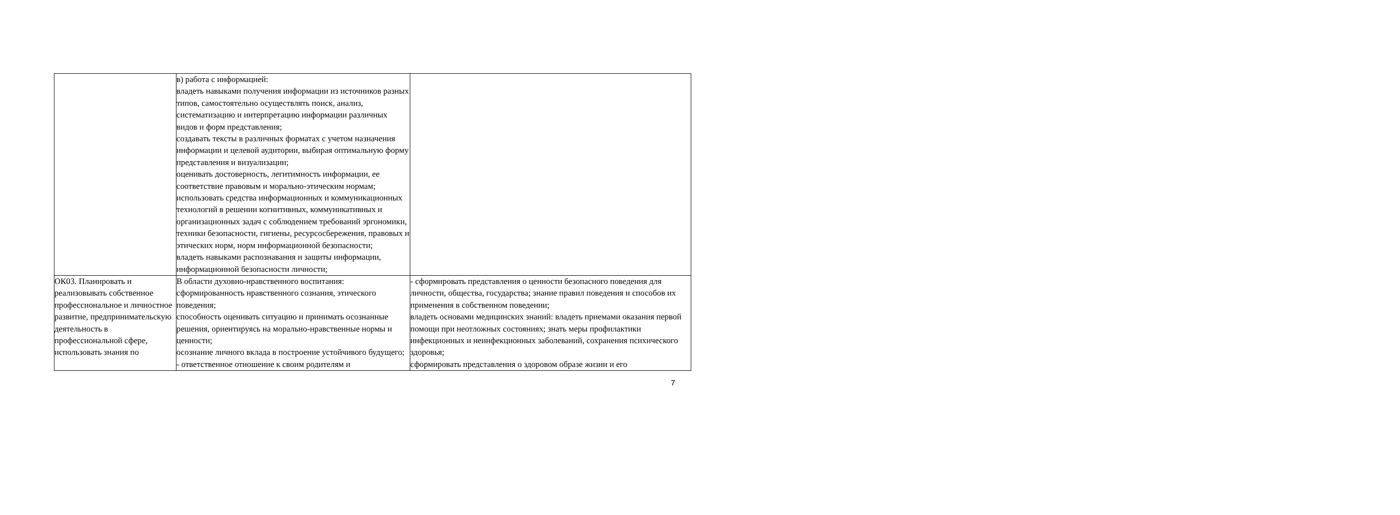| | в) работа с информацией: владеть навыками получения информации из источников разных типов, самостоятельно осуществлять поиск, анализ, систематизацию и интерпретацию информации различных видов и форм представления; создавать тексты в различных форматах с учетом назначения информации и целевой аудитории, выбирая оптимальную форму представления и визуализации; оценивать достоверность, легитимность информации, ее соответствие правовым и морально-этическим нормам; использовать средства информационных и коммуникационных технологий в решении когнитивных, коммуникативных и организационных задач с соблюдением требований эргономики, техники безопасности, гигиены, ресурсосбережения, правовых и этических норм, норм информационной безопасности; владеть навыками распознавания и защиты информации, информационной безопасности личности; | |
| ОК03. Планировать и реализовывать собственное профессиональное и личностное развитие, предпринимательскую деятельность в профессиональной сфере, использовать знания по | В области духовно-нравственного воспитания: сформированность нравственного сознания, этического поведения; способность оценивать ситуацию и принимать осознанные решения, ориентируясь на морально-нравственные нормы и ценности; осознание личного вклада в построение устойчивого будущего; - ответственное отношение к своим родителям и | - сформировать представления о ценности безопасного поведения для личности, общества, государства; знание правил поведения и способов их применения в собственном поведении; владеть основами медицинских знаний: владеть приемами оказания первой помощи при неотложных состояниях; знать меры профилактики инфекционных и неинфекционных заболеваний, сохранения психического здоровья; сформировать представления о здоровом образе жизни и его |
7